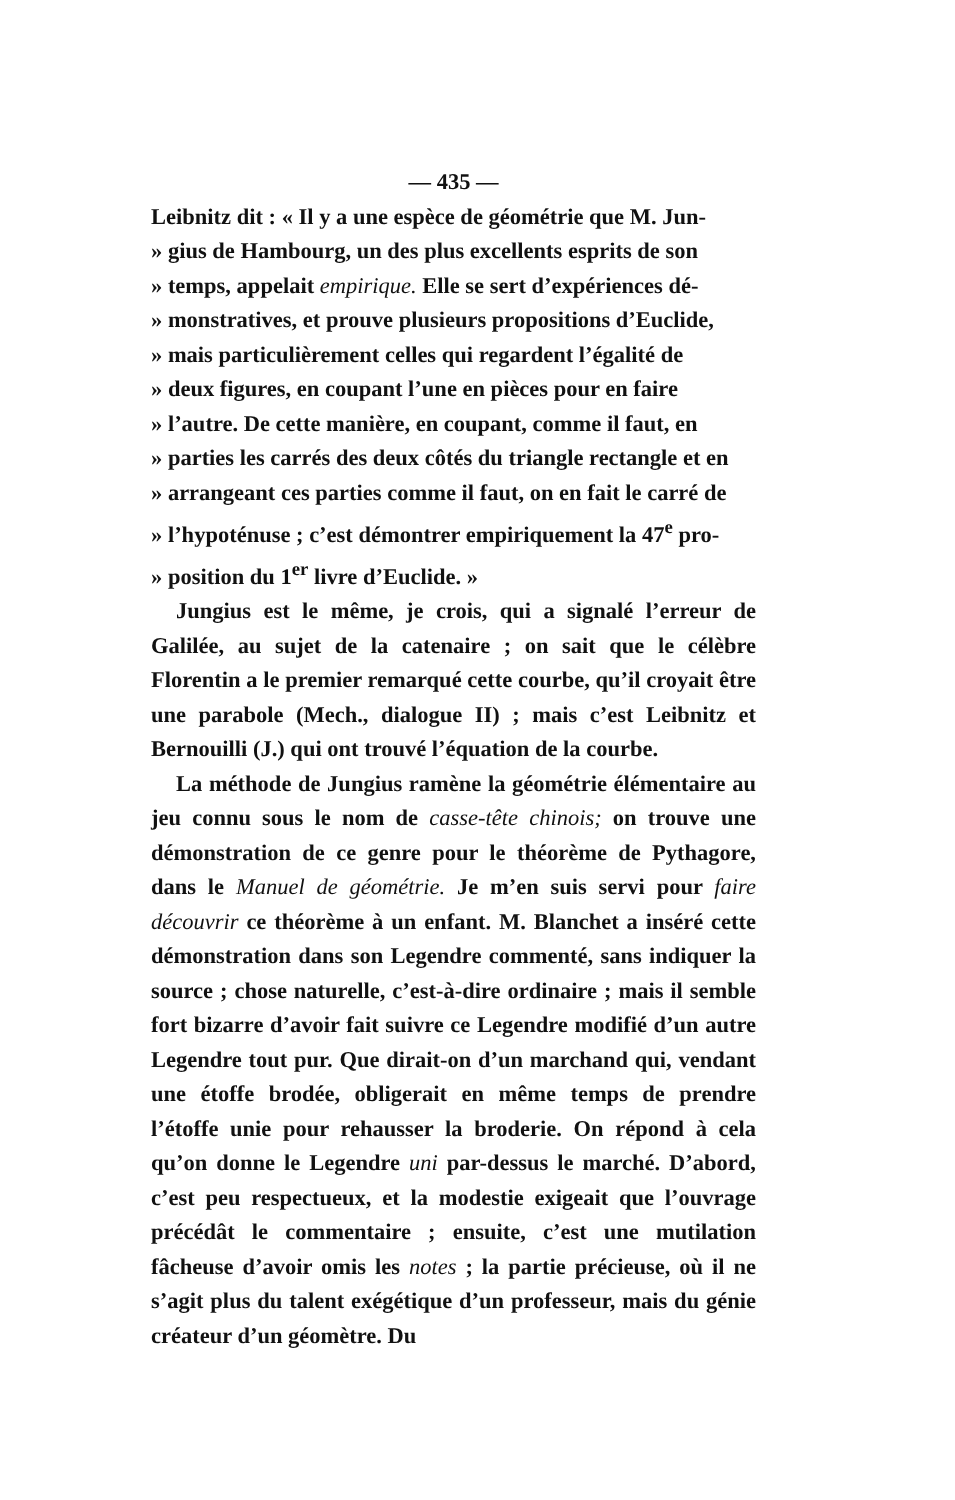— 435 —
Leibnitz dit : « Il y a une espèce de géométrie que M. Jun-
» gius de Hambourg, un des plus excellents esprits de son
» temps, appelait empirique. Elle se sert d’expériences dé-
» monstratives, et prouve plusieurs propositions d’Euclide,
» mais particulièrement celles qui regardent l’égalité de
» deux figures, en coupant l’une en pièces pour en faire
» l’autre. De cette manière, en coupant, comme il faut, en
» parties les carrés des deux côtés du triangle rectangle et en
» arrangeant ces parties comme il faut, on en fait le carré de
» l’hypoténuse ; c’est démontrer empiriquement la 47<sup>e</sup> pro-
» position du 1<sup>er</sup> livre d’Euclide. »
Jungius est le même, je crois, qui a signalé l’erreur de Galilée, au sujet de la catenaire ; on sait que le célèbre Florentin a le premier remarqué cette courbe, qu’il croyait être une parabole (Mech., dialogue II) ; mais c’est Leibnitz et Bernouilli (J.) qui ont trouvé l’équation de la courbe.
La méthode de Jungius ramène la géométrie élémentaire au jeu connu sous le nom de casse-tête chinois; on trouve une démonstration de ce genre pour le théorème de Pythagore, dans le Manuel de géométrie. Je m’en suis servi pour faire découvrir ce théorème à un enfant. M. Blanchet a inséré cette démonstration dans son Legendre commenté, sans indiquer la source ; chose naturelle, c’est-à-dire ordinaire ; mais il semble fort bizarre d’avoir fait suivre ce Legendre modifié d’un autre Legendre tout pur. Que dirait-on d’un marchand qui, vendant une étoffe brodée, obligerait en même temps de prendre l’étoffe unie pour rehausser la broderie. On répond à cela qu’on donne le Legendre uni par-dessus le marché. D’abord, c’est peu respectueux, et la modestie exigeait que l’ouvrage précédât le commentaire ; ensuite, c’est une mutilation fâcheuse d’avoir omis les notes ; la partie précieuse, où il ne s’agit plus du talent exégétique d’un professeur, mais du génie créateur d’un géomètre. Du